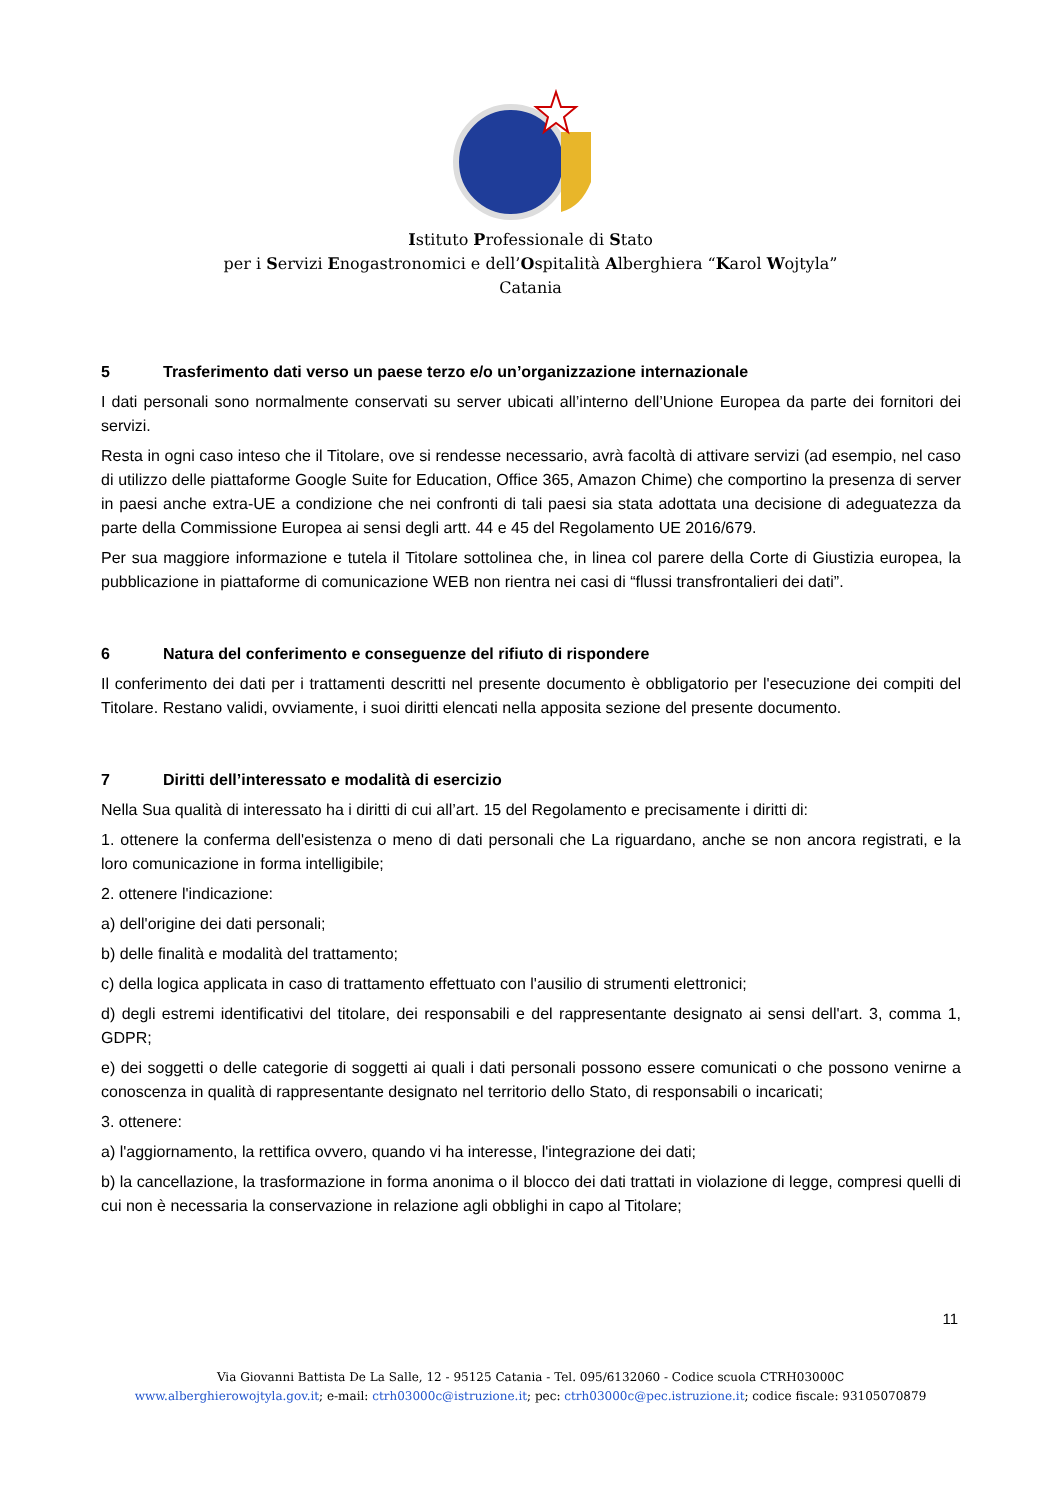Istituto Professionale di Stato
per i Servizi Enogastronomici e dell’Ospitalità Alberghiera “Karol Wojtyla”
Catania
5 Trasferimento dati verso un paese terzo e/o un’organizzazione internazionale
I dati personali sono normalmente conservati su server ubicati all’interno dell’Unione Europea da parte dei fornitori dei servizi.
Resta in ogni caso inteso che il Titolare, ove si rendesse necessario, avrà facoltà di attivare servizi (ad esempio, nel caso di utilizzo delle piattaforme Google Suite for Education, Office 365, Amazon Chime) che comportino la presenza di server in paesi anche extra-UE a condizione che nei confronti di tali paesi sia stata adottata una decisione di adeguatezza da parte della Commissione Europea ai sensi degli artt. 44 e 45 del Regolamento UE 2016/679.
Per sua maggiore informazione e tutela il Titolare sottolinea che, in linea col parere della Corte di Giustizia europea, la pubblicazione in piattaforme di comunicazione WEB non rientra nei casi di “flussi transfrontalieri dei dati”.
6 Natura del conferimento e conseguenze del rifiuto di rispondere
Il conferimento dei dati per i trattamenti descritti nel presente documento è obbligatorio per l'esecuzione dei compiti del Titolare. Restano validi, ovviamente, i suoi diritti elencati nella apposita sezione del presente documento.
7 Diritti dell’interessato e modalità di esercizio
Nella Sua qualità di interessato ha i diritti di cui all’art. 15 del Regolamento e precisamente i diritti di:
1. ottenere la conferma dell'esistenza o meno di dati personali che La riguardano, anche se non ancora registrati, e la loro comunicazione in forma intelligibile;
2. ottenere l'indicazione:
a) dell'origine dei dati personali;
b) delle finalità e modalità del trattamento;
c) della logica applicata in caso di trattamento effettuato con l'ausilio di strumenti elettronici;
d) degli estremi identificativi del titolare, dei responsabili e del rappresentante designato ai sensi dell'art. 3, comma 1, GDPR;
e) dei soggetti o delle categorie di soggetti ai quali i dati personali possono essere comunicati o che possono venirne a conoscenza in qualità di rappresentante designato nel territorio dello Stato, di responsabili o incaricati;
3. ottenere:
a) l'aggiornamento, la rettifica ovvero, quando vi ha interesse, l'integrazione dei dati;
b) la cancellazione, la trasformazione in forma anonima o il blocco dei dati trattati in violazione di legge, compresi quelli di cui non è necessaria la conservazione in relazione agli obblighi in capo al Titolare;
11
Via Giovanni Battista De La Salle, 12 - 95125 Catania - Tel. 095/6132060 - Codice scuola CTRH03000C
www.alberghierowojtyla.gov.it; e-mail: ctrh03000c@istruzione.it; pec: ctrh03000c@pec.istruzione.it; codice fiscale: 93105070879